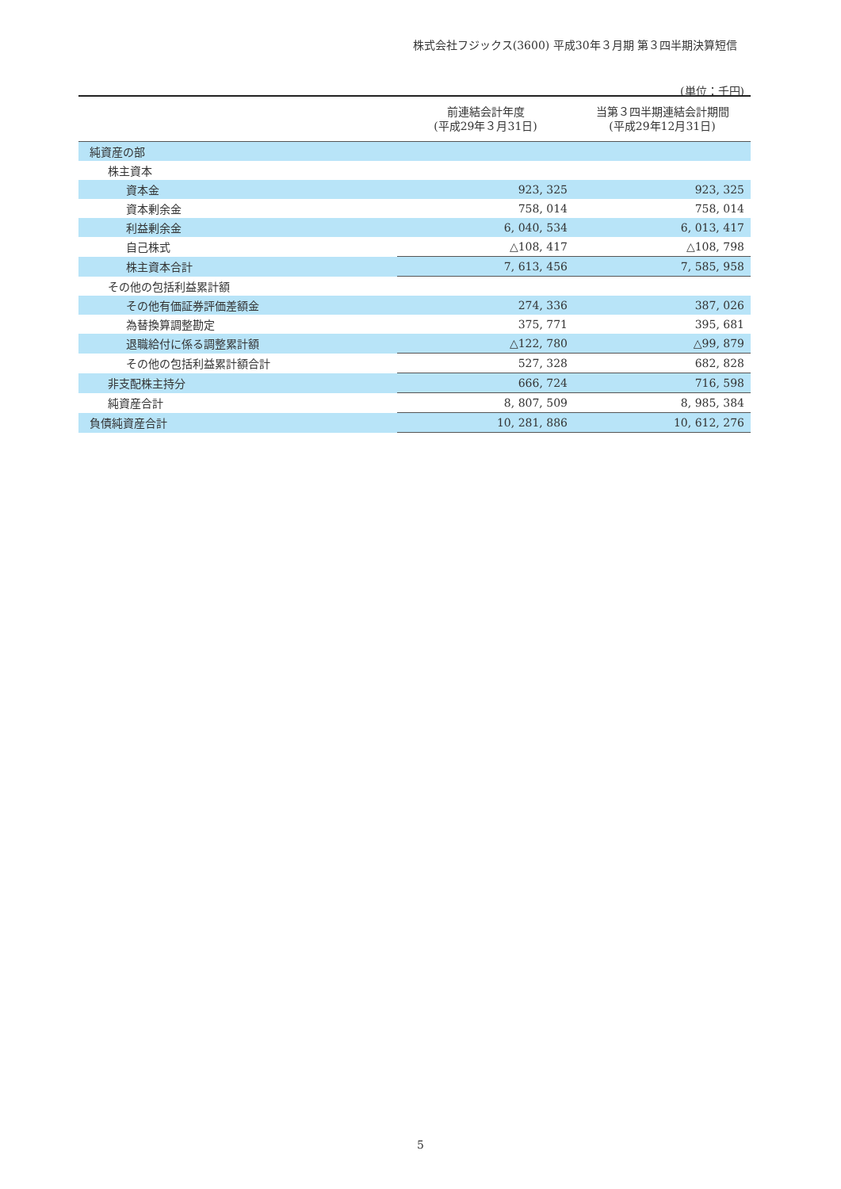株式会社フジックス(3600) 平成30年３月期 第３四半期決算短信
(単位：千円)
| | 前連結会計年度 (平成29年３月31日) | 当第３四半期連結会計期間 (平成29年12月31日) |
| --- | --- | --- |
| 純資産の部 | | |
| 株主資本 | | |
| 資本金 | 923, 325 | 923, 325 |
| 資本剰余金 | 758, 014 | 758, 014 |
| 利益剰余金 | 6, 040, 534 | 6, 013, 417 |
| 自己株式 | △108, 417 | △108, 798 |
| 株主資本合計 | 7, 613, 456 | 7, 585, 958 |
| その他の包括利益累計額 | | |
| その他有価証券評価差額金 | 274, 336 | 387, 026 |
| 為替換算調整勘定 | 375, 771 | 395, 681 |
| 退職給付に係る調整累計額 | △122, 780 | △99, 879 |
| その他の包括利益累計額合計 | 527, 328 | 682, 828 |
| 非支配株主持分 | 666, 724 | 716, 598 |
| 純資産合計 | 8, 807, 509 | 8, 985, 384 |
| 負債純資産合計 | 10, 281, 886 | 10, 612, 276 |
5